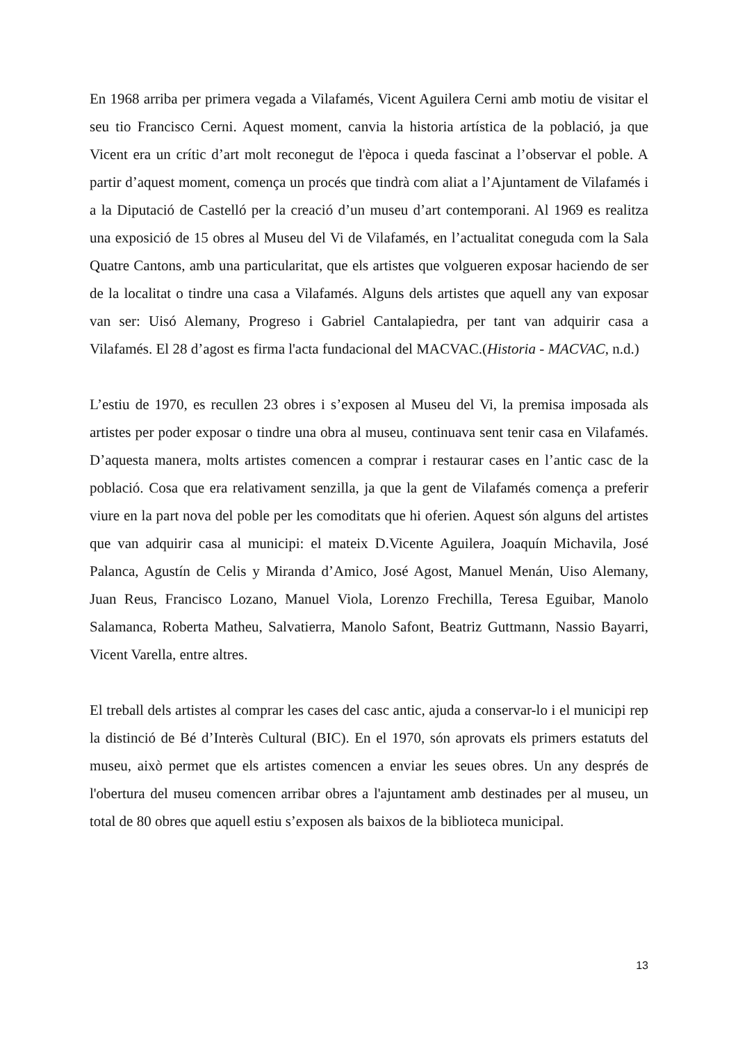En 1968 arriba per primera vegada a Vilafamés, Vicent Aguilera Cerni amb motiu de visitar el seu tio Francisco Cerni. Aquest moment, canvia la historia artística de la població, ja que Vicent era un crític d’art molt reconegut de l'època i queda fascinat a l’observar el poble. A partir d’aquest moment, comença un procés que tindrà com aliat a l’Ajuntament de Vilafamés i a la Diputació de Castelló per la creació d’un museu d’art contemporani. Al 1969 es realitza una exposició de 15 obres al Museu del Vi de Vilafamés, en l’actualitat coneguda com la Sala Quatre Cantons, amb una particularitat, que els artistes que volgueren exposar haciendo de ser de la localitat o tindre una casa a Vilafamés. Alguns dels artistes que aquell any van exposar van ser: Uisó Alemany, Progreso i Gabriel Cantalapiedra, per tant van adquirir casa a Vilafamés. El 28 d’agost es firma l'acta fundacional del MACVAC.(Historia - MACVAC, n.d.)
L’estiu de 1970, es recullen 23 obres i s’exposen al Museu del Vi, la premisa imposada als artistes per poder exposar o tindre una obra al museu, continuava sent tenir casa en Vilafamés. D’aquesta manera, molts artistes comencen a comprar i restaurar cases en l’antic casc de la població. Cosa que era relativament senzilla, ja que la gent de Vilafamés comença a preferir viure en la part nova del poble per les comoditats que hi oferien. Aquest són alguns del artistes que van adquirir casa al municipi: el mateix D.Vicente Aguilera, Joaquín Michavila, José Palanca, Agustín de Celis y Miranda d’Amico, José Agost, Manuel Menán, Uiso Alemany, Juan Reus, Francisco Lozano, Manuel Viola, Lorenzo Frechilla, Teresa Eguibar, Manolo Salamanca, Roberta Matheu, Salvatierra, Manolo Safont, Beatriz Guttmann, Nassio Bayarri, Vicent Varella, entre altres.
El treball dels artistes al comprar les cases del casc antic, ajuda a conservar-lo i el municipi rep la distinció de Bé d’Interès Cultural (BIC). En el 1970, són aprovats els primers estatuts del museu, això permet que els artistes comencen a enviar les seues obres. Un any després de l'obertura del museu comencen arribar obres a l'ajuntament amb destinades per al museu, un total de 80 obres que aquell estiu s’exposen als baixos de la biblioteca municipal.
13